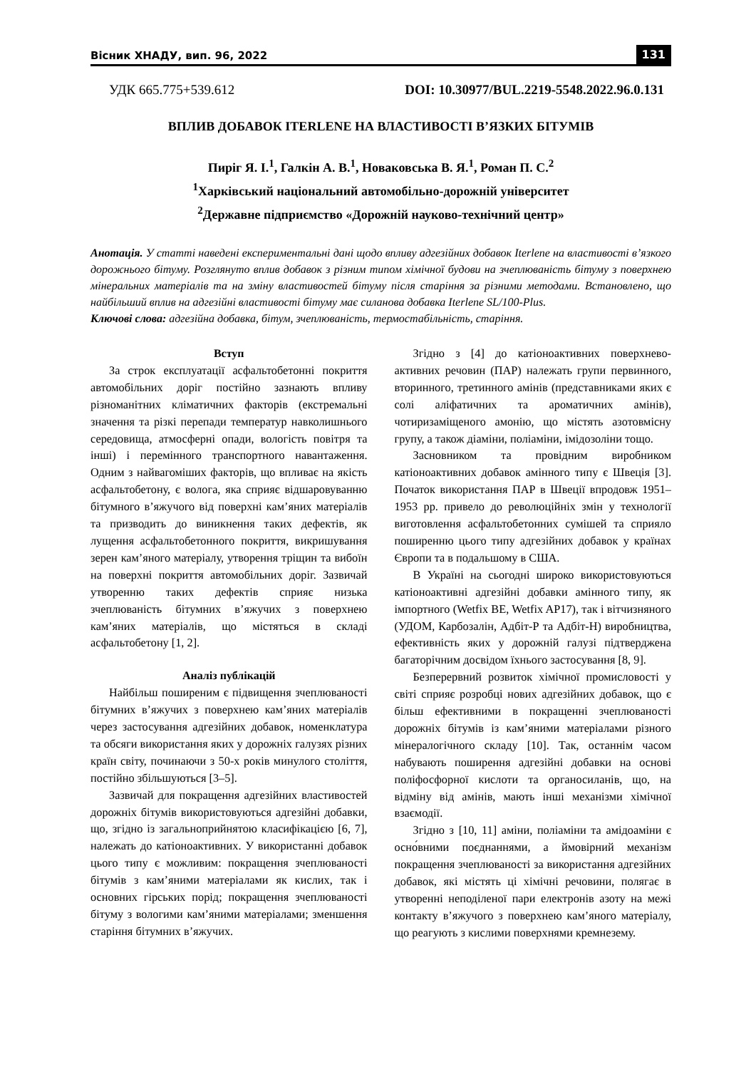Вісник ХНАДУ, вип. 96, 2022 131
УДК 665.775+539.612 DOI: 10.30977/BUL.2219-5548.2022.96.0.131
ВПЛИВ ДОБАВОК ITERLENE НА ВЛАСТИВОСТІ В’ЯЗКИХ БІТУМІВ
Пиріг Я. І.<sup>1</sup>, Галкін А. В.<sup>1</sup>, Новаковська В. Я.<sup>1</sup>, Роман П. С.<sup>2</sup>
<sup>1</sup> Харківський національний автомобільно-дорожній університет
<sup>2</sup> Державне підприємство «Дорожній науково-технічний центр»
Анотація. У статті наведені експериментальні дані щодо впливу адгезійних добавок Iterlene на властивості в’язкого дорожнього бітуму. Розглянуто вплив добавок з різним типом хімічної будови на зчеплюваність бітуму з поверхнею мінеральних матеріалів та на зміну властивостей бітуму після старіння за різними методами. Встановлено, що найбільший вплив на адгезійні властивості бітуму має силанова добавка Iterlene SL/100-Plus.
Ключові слова: адгезійна добавка, бітум, зчеплюваність, термостабільність, старіння.
Вступ
За строк експлуатації асфальтобетонні покриття автомобільних доріг постійно зазнають впливу різноманітних кліматичних факторів (екстремальні значення та різкі перепади температур навколишнього середовища, атмосферні опади, вологість повітря та інші) і перемінного транспортного навантаження. Одним з найвагоміших факторів, що впливає на якість асфальтобетону, є волога, яка сприяє відшаровуванню бітумного в’яжучого від поверхні кам’яних матеріалів та призводить до виникнення таких дефектів, як лущення асфальтобетонного покриття, викришування зерен кам’яного матеріалу, утворення тріщин та вибоїн на поверхні покриття автомобільних доріг. Зазвичай утворенню таких дефектів сприяє низька зчеплюваність бітумних в’яжучих з поверхнею кам’яних матеріалів, що містяться в складі асфальтобетону [1, 2].
Аналіз публікацій
Найбільш поширеним є підвищення зчеплюваності бітумних в’яжучих з поверхнею кам’яних матеріалів через застосування адгезійних добавок, номенклатура та обсяги використання яких у дорожніх галузях різних країн світу, починаючи з 50-х років минулого століття, постійно збільшуються [3–5].
Зазвичай для покращення адгезійних властивостей дорожніх бітумів використовуються адгезійні добавки, що, згідно із загальноприйнятою класифікацією [6, 7], належать до катіоноактивних. У використанні добавок цього типу є можливим: покращення зчеплюваності бітумів з кам’яними матеріалами як кислих, так і основних гірських порід; покращення зчеплюваності бітуму з вологими кам’яними матеріалами; зменшення старіння бітумних в’яжучих.
Згідно з [4] до катіоноактивних поверхнево-активних речовин (ПАР) належать групи первинного, вторинного, третинного амінів (представниками яких є солі аліфатичних та ароматичних амінів), чотиризаміщеного амонію, що містять азотовмісну групу, а також діаміни, поліаміни, імідозоліни тощо.
Засновником та провідним виробником катіоноактивних добавок амінного типу є Швеція [3]. Початок використання ПАР в Швеції впродовж 1951–1953 рр. привело до революційніх змін у технології виготовлення асфальтобетонних сумішей та сприяло поширенню цього типу адгезійних добавок у країнах Європи та в подальшому в США.
В Україні на сьогодні широко використовуються катіоноактивні адгезійні добавки амінного типу, як імпортного (Wetfix BE, Wetfix AP17), так і вітчизняного (УДОМ, Карбозалін, Адбіт-Р та Адбіт-Н) виробництва, ефективність яких у дорожній галузі підтверджена багаторічним досвідом їхнього застосування [8, 9].
Безперервний розвиток хімічної промисловості у світі сприяє розробці нових адгезійних добавок, що є більш ефективними в покращенні зчеплюваності дорожніх бітумів із кам’яними матеріалами різного мінералогічного складу [10]. Так, останнім часом набувають поширення адгезійні добавки на основі поліфосфорної кислоти та органосиланів, що, на відміну від амінів, мають інші механізми хімічної взаємодії.
Згідно з [10, 11] аміни, поліаміни та амідоаміни є осно́вними поєднаннями, а ймовірний механізм покращення зчеплюваності за використання адгезійних добавок, які містять ці хімічні речовини, полягає в утворенні неподіленої пари електронів азоту на межі контакту в’яжучого з поверхнею кам’яного матеріалу, що реагують з кислими поверхнями кремнезему.